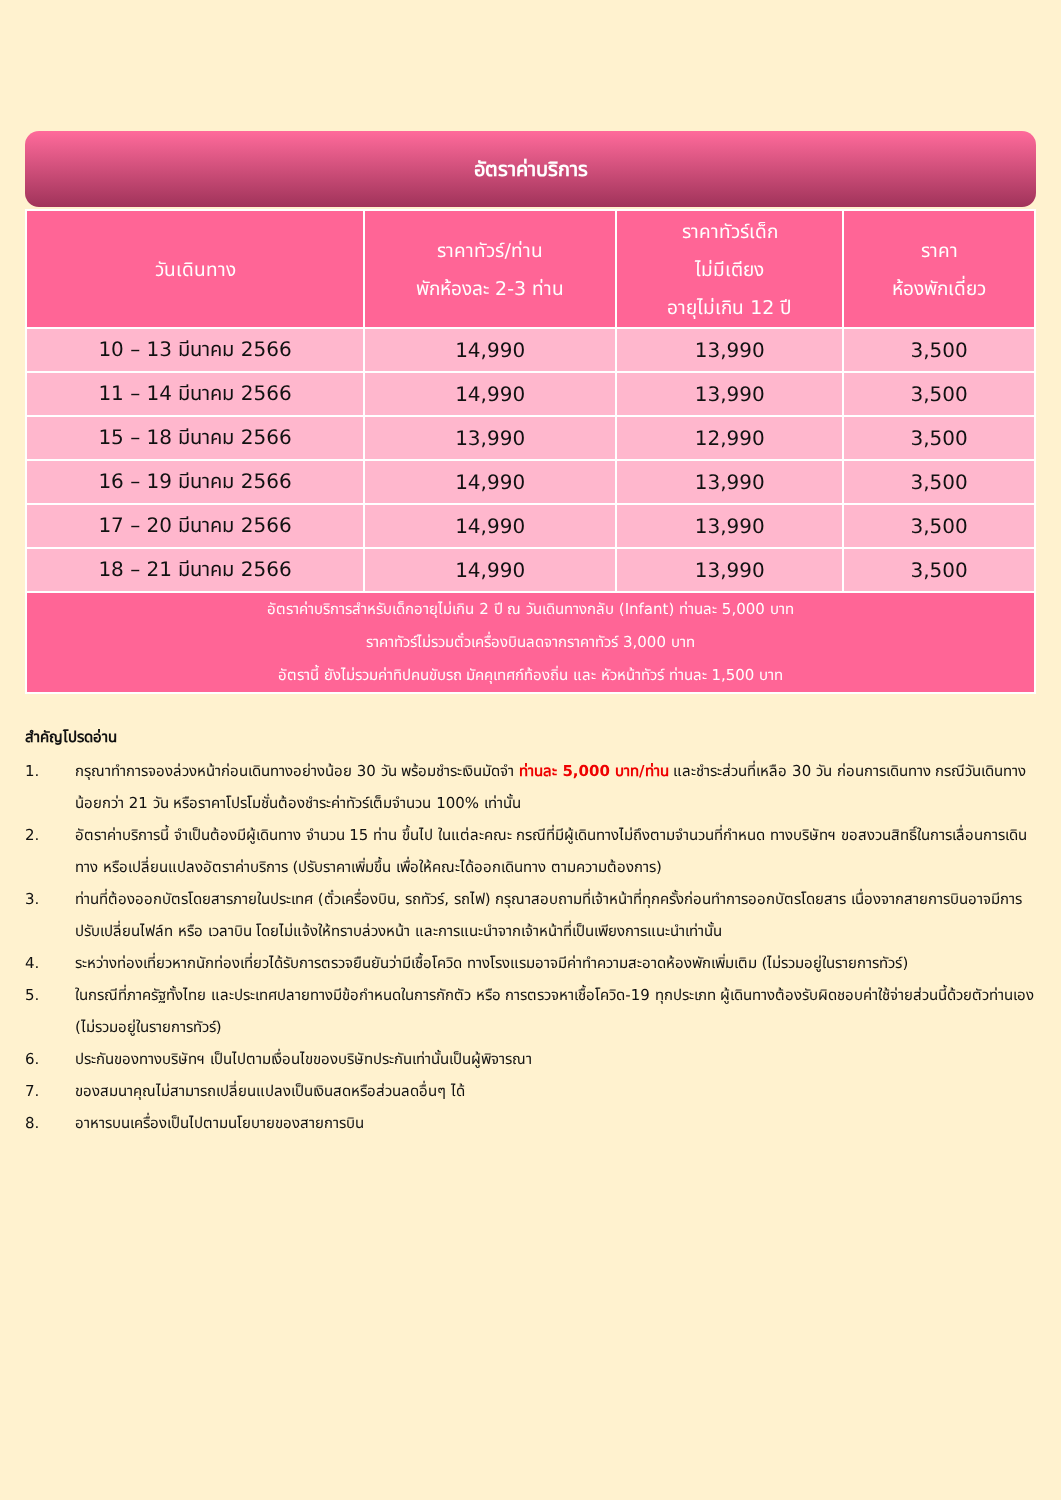อัตราค่าบริการ
| วันเดินทาง | ราคาทัวร์/ท่าน พักห้องละ 2-3 ท่าน | ราคาทัวร์เด็ก ไม่มีเตียง อายุไม่เกิน 12 ปี | ราคา ห้องพักเดี่ยว |
| --- | --- | --- | --- |
| 10 – 13 มีนาคม 2566 | 14,990 | 13,990 | 3,500 |
| 11 – 14 มีนาคม 2566 | 14,990 | 13,990 | 3,500 |
| 15 – 18 มีนาคม 2566 | 13,990 | 12,990 | 3,500 |
| 16 – 19 มีนาคม 2566 | 14,990 | 13,990 | 3,500 |
| 17 – 20 มีนาคม 2566 | 14,990 | 13,990 | 3,500 |
| 18 – 21 มีนาคม 2566 | 14,990 | 13,990 | 3,500 |
| อัตราค่าบริการสำหรับเด็กอายุไม่เกิน 2 ปี ณ วันเดินทางกลับ (Infant) ท่านละ 5,000 บาท ราคาทัวร์ไม่รวมตั๋วเครื่องบินลดจากราคาทัวร์ 3,000 บาท อัตรานี้ ยังไม่รวมค่าทิปคนขับรถ มัคคุเทศก์ท้องถิ่น และ หัวหน้าทัวร์ ท่านละ 1,500 บาท | | | |
สำคัญโปรดอ่าน
1. กรุณาทำการจองล่วงหน้าก่อนเดินทางอย่างน้อย 30 วัน พร้อมชำระเงินมัดจำ ท่านละ 5,000 บาท/ท่าน และชำระส่วนที่เหลือ 30 วัน ก่อนการเดินทาง กรณีวันเดินทางน้อยกว่า 21 วัน หรือราคาโปรโมชั่นต้องชำระค่าทัวร์เต็มจำนวน 100% เท่านั้น
2. อัตราค่าบริการนี้ จำเป็นต้องมีผู้เดินทาง จำนวน 15 ท่าน ขึ้นไป ในแต่ละคณะ กรณีที่มีผู้เดินทางไม่ถึงตามจำนวนที่กำหนด ทางบริษัทฯ ขอสงวนสิทธิ์ในการเลื่อนการเดินทาง หรือเปลี่ยนแปลงอัตราค่าบริการ (ปรับราคาเพิ่มขึ้น เพื่อให้คณะได้ออกเดินทาง ตามความต้องการ)
3. ท่านที่ต้องออกบัตรโดยสารภายในประเทศ (ตั๋วเครื่องบิน, รถทัวร์, รถไฟ) กรุณาสอบถามที่เจ้าหน้าที่ทุกครั้งก่อนทำการออกบัตรโดยสาร เนื่องจากสายการบินอาจมีการปรับเปลี่ยนไฟล์ท หรือ เวลาบิน โดยไม่แจ้งให้ทราบล่วงหน้า และการแนะนำจากเจ้าหน้าที่เป็นเพียงการแนะนำเท่านั้น
4. ระหว่างท่องเที่ยวหากนักท่องเที่ยวได้รับการตรวจยืนยันว่ามีเชื้อโควิด ทางโรงแรมอาจมีค่าทำความสะอาดห้องพักเพิ่มเติม (ไม่รวมอยู่ในรายการทัวร์)
5. ในกรณีที่ภาครัฐทั้งไทย และประเทศปลายทางมีข้อกำหนดในการกักตัว หรือ การตรวจหาเชื้อโควิด-19 ทุกประเภท ผู้เดินทางต้องรับผิดชอบค่าใช้จ่ายส่วนนี้ด้วยตัวท่านเอง (ไม่รวมอยู่ในรายการทัวร์)
6. ประกันของทางบริษัทฯ เป็นไปตามเงื่อนไขของบริษัทประกันเท่านั้นเป็นผู้พิจารณา
7. ของสมนาคุณไม่สามารถเปลี่ยนแปลงเป็นเงินสดหรือส่วนลดอื่นๆ ได้
8. อาหารบนเครื่องเป็นไปตามนโยบายของสายการบิน